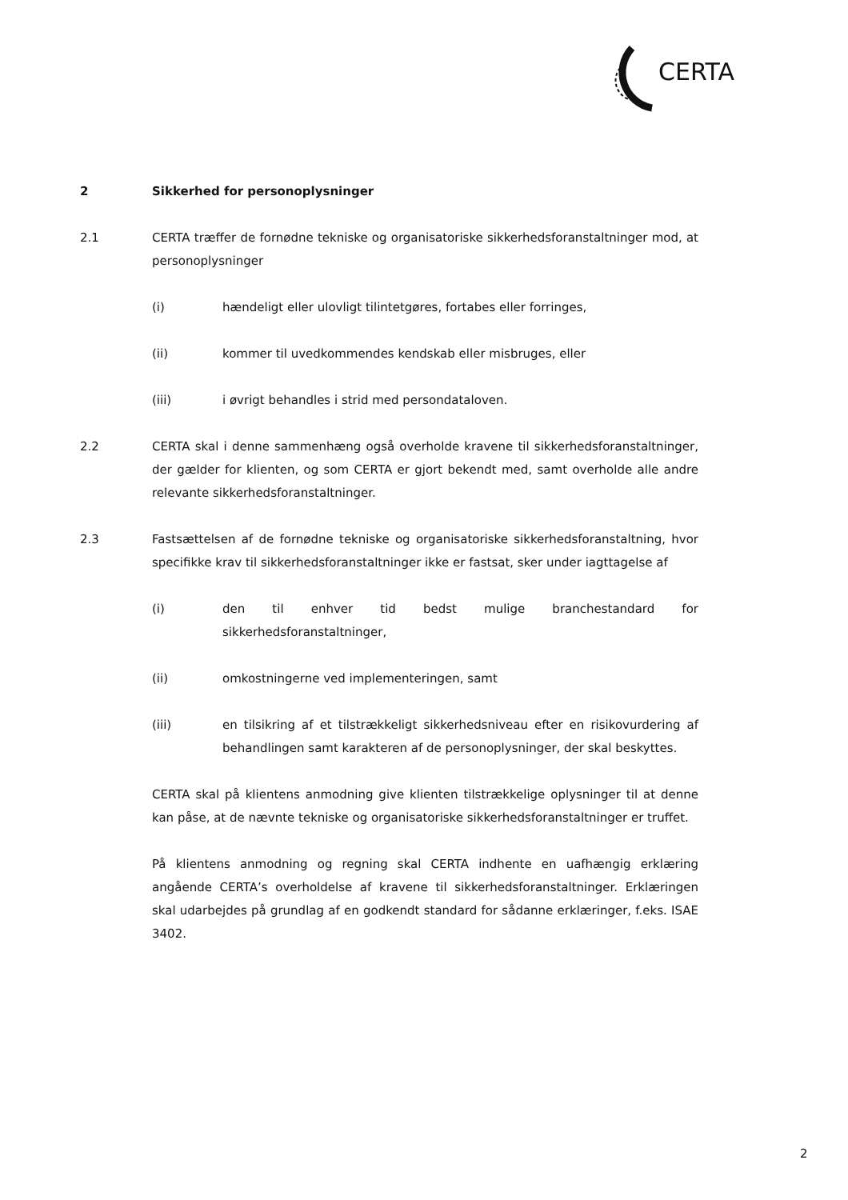CERTA
2 Sikkerhed for personoplysninger
2.1 CERTA træffer de fornødne tekniske og organisatoriske sikkerhedsforanstaltninger mod, at personoplysninger
(i) hændeligt eller ulovligt tilintetgøres, fortabes eller forringes,
(ii) kommer til uvedkommendes kendskab eller misbruges, eller
(iii) i øvrigt behandles i strid med persondataloven.
2.2 CERTA skal i denne sammenhæng også overholde kravene til sikkerhedsforanstaltninger, der gælder for klienten, og som CERTA er gjort bekendt med, samt overholde alle andre relevante sikkerhedsforanstaltninger.
2.3 Fastsættelsen af de fornødne tekniske og organisatoriske sikkerhedsforanstaltning, hvor specifikke krav til sikkerhedsforanstaltninger ikke er fastsat, sker under iagttagelse af
(i) den til enhver tid bedst mulige branchestandard for sikkerhedsforanstaltninger,
(ii) omkostningerne ved implementeringen, samt
(iii) en tilsikring af et tilstrækkeligt sikkerhedsniveau efter en risikovurdering af behandlingen samt karakteren af de personoplysninger, der skal beskyttes.
CERTA skal på klientens anmodning give klienten tilstrækkelige oplysninger til at denne kan påse, at de nævnte tekniske og organisatoriske sikkerhedsforanstaltninger er truffet.
På klientens anmodning og regning skal CERTA indhente en uafhængig erklæring angående CERTA’s overholdelse af kravene til sikkerhedsforanstaltninger. Erklæringen skal udarbejdes på grundlag af en godkendt standard for sådanne erklæringer, f.eks. ISAE 3402.
2